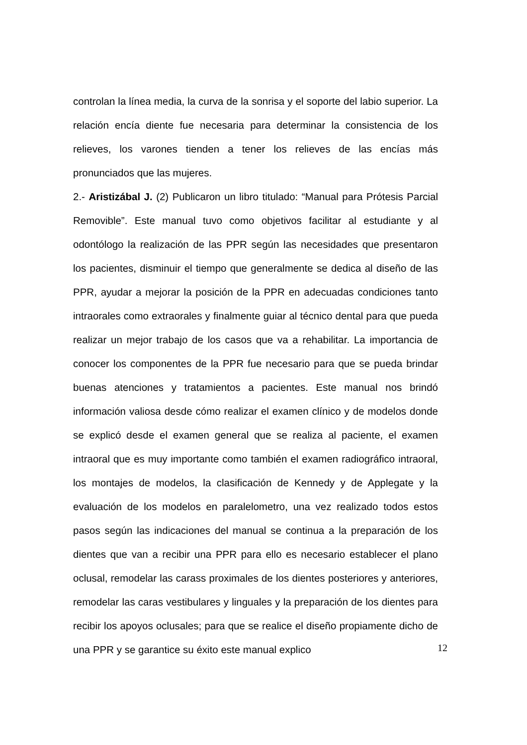controlan la línea media, la curva de la sonrisa y el soporte del labio superior. La relación encía diente fue necesaria para determinar la consistencia de los relieves, los varones tienden a tener los relieves de las encías más pronunciados que las mujeres.
2.- Aristizábal J. (2) Publicaron un libro titulado: “Manual para Prótesis Parcial Removible”. Este manual tuvo como objetivos facilitar al estudiante y al odontólogo la realización de las PPR según las necesidades que presentaron los pacientes, disminuir el tiempo que generalmente se dedica al diseño de las PPR, ayudar a mejorar la posición de la PPR en adecuadas condiciones tanto intraorales como extraorales y finalmente guiar al técnico dental para que pueda realizar un mejor trabajo de los casos que va a rehabilitar. La importancia de conocer los componentes de la PPR fue necesario para que se pueda brindar buenas atenciones y tratamientos a pacientes. Este manual nos brindó información valiosa desde cómo realizar el examen clínico y de modelos donde se explicó desde el examen general que se realiza al paciente, el examen intraoral que es muy importante como también el examen radiográfico intraoral, los montajes de modelos, la clasificación de Kennedy y de Applegate y la evaluación de los modelos en paralelometro, una vez realizado todos estos pasos según las indicaciones del manual se continua a la preparación de los dientes que van a recibir una PPR para ello es necesario establecer el plano oclusal, remodelar las carass proximales de los dientes posteriores y anteriores, remodelar las caras vestibulares y linguales y la preparación de los dientes para recibir los apoyos oclusales; para que se realice el diseño propiamente dicho de una PPR y se garantice su éxito este manual explico
12